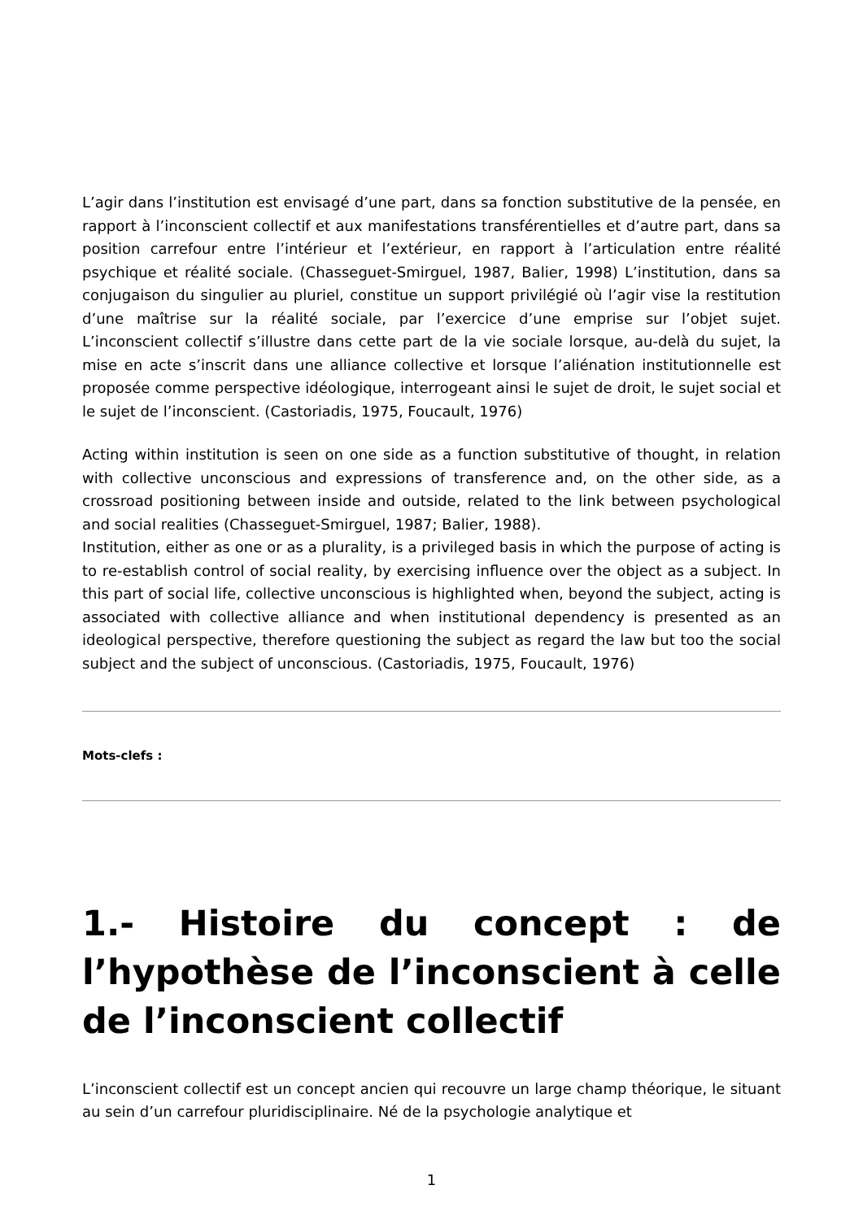L’agir dans l’institution est envisagé d’une part, dans sa fonction substitutive de la pensée, en rapport à l’inconscient collectif et aux manifestations transférentielles et d’autre part, dans sa position carrefour entre l’intérieur et l’extérieur, en rapport à l’articulation entre réalité psychique et réalité sociale. (Chasseguet-Smirguel, 1987, Balier, 1998) L’institution, dans sa conjugaison du singulier au pluriel, constitue un support privilégié où l’agir vise la restitution d’une maîtrise sur la réalité sociale, par l’exercice d’une emprise sur l’objet sujet. L’inconscient collectif s’illustre dans cette part de la vie sociale lorsque, au-delà du sujet, la mise en acte s’inscrit dans une alliance collective et lorsque l’aliénation institutionnelle est proposée comme perspective idéologique, interrogeant ainsi le sujet de droit, le sujet social et le sujet de l’inconscient. (Castoriadis, 1975, Foucault, 1976)
Acting within institution is seen on one side as a function substitutive of thought, in relation with collective unconscious and expressions of transference and, on the other side, as a crossroad positioning between inside and outside, related to the link between psychological and social realities (Chasseguet-Smirguel, 1987; Balier, 1988).
Institution, either as one or as a plurality, is a privileged basis in which the purpose of acting is to re-establish control of social reality, by exercising influence over the object as a subject. In this part of social life, collective unconscious is highlighted when, beyond the subject, acting is associated with collective alliance and when institutional dependency is presented as an ideological perspective, therefore questioning the subject as regard the law but too the social subject and the subject of unconscious. (Castoriadis, 1975, Foucault, 1976)
Mots-clefs :
1.- Histoire du concept : de l’hypothèse de l’inconscient à celle de l’inconscient collectif
L’inconscient collectif est un concept ancien qui recouvre un large champ théorique, le situant au sein d’un carrefour pluridisciplinaire. Né de la psychologie analytique et
1